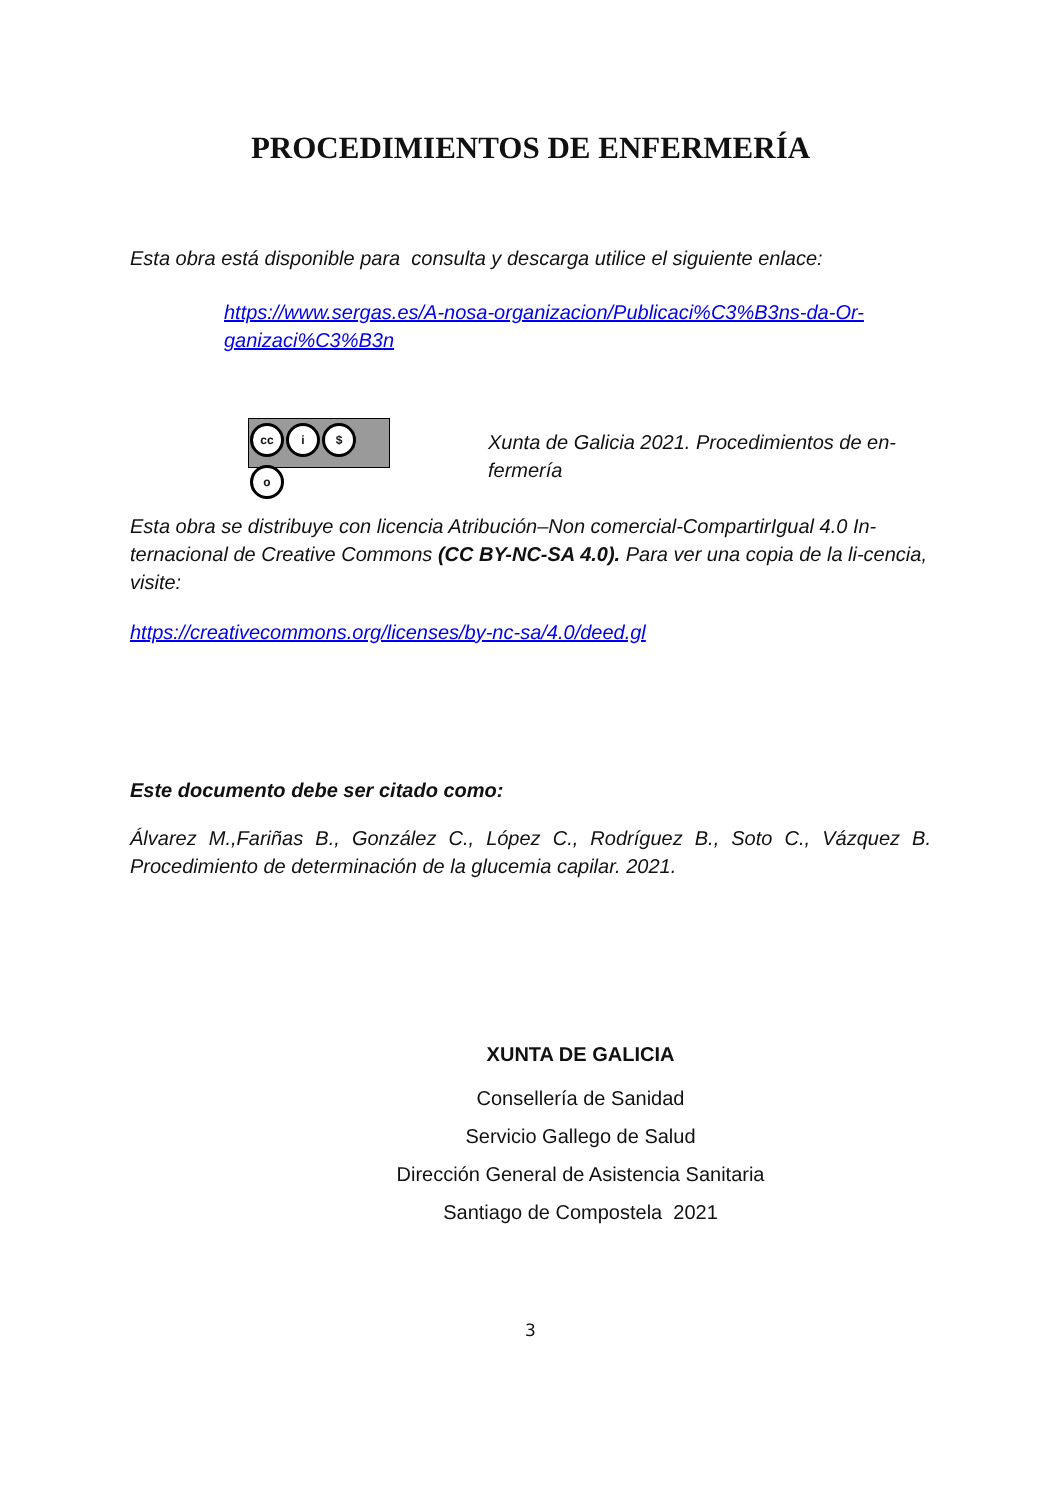PROCEDIMIENTOS DE ENFERMERÍA
Esta obra está disponible para consulta y descarga utilice el siguiente enlace:
https://www.sergas.es/A-nosa-organizacion/Publicaci%C3%B3ns-da-Or-ganizaci%C3%B3n
cc i $ o
Xunta de Galicia 2021. Procedimientos de en-fermería
Esta obra se distribuye con licencia Atribución–Non comercial-CompartirIgual 4.0 In-ternacional de Creative Commons (CC BY-NC-SA 4.0). Para ver una copia de la li-cencia, visite:
https://creativecommons.org/licenses/by-nc-sa/4.0/deed.gl
Este documento debe ser citado como:
Álvarez M.,Fariñas B., González C., López C., Rodríguez B., Soto C., Vázquez B. Procedimiento de determinación de la glucemia capilar. 2021.
XUNTA DE GALICIA
Consellería de Sanidad
Servicio Gallego de Salud
Dirección General de Asistencia Sanitaria
Santiago de Compostela 2021
3